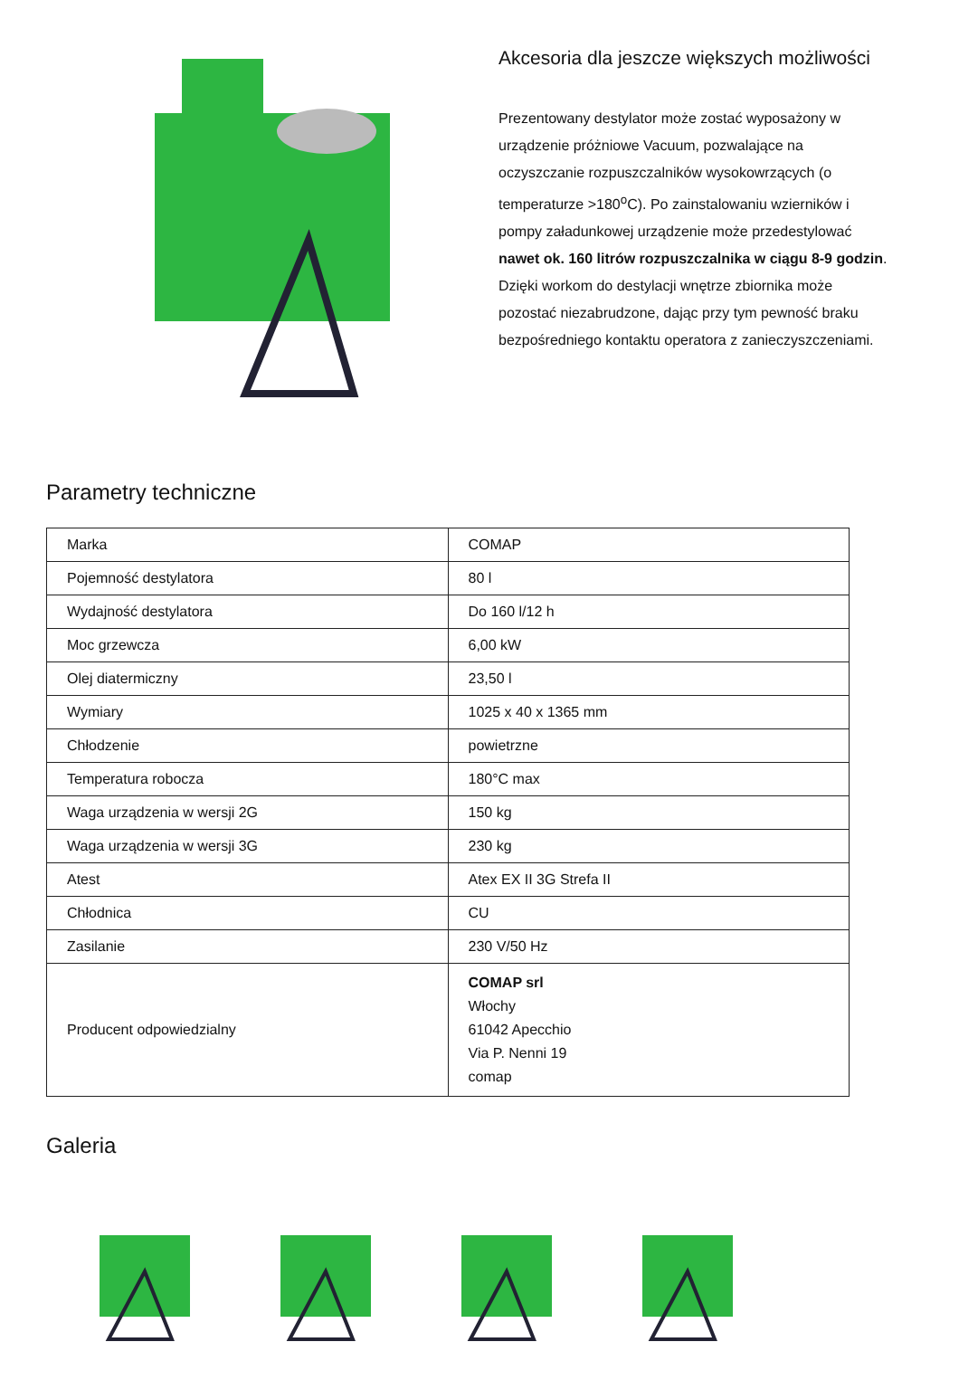Akcesoria dla jeszcze większych możliwości
Prezentowany destylator może zostać wyposażony w urządzenie próżniowe Vacuum, pozwalające na oczyszczanie rozpuszczalników wysokowrzących (o temperaturze >180<sup>o</sup>C). Po zainstalowaniu wzierników i pompy załadunkowej urządzenie może przedestylować nawet ok. 160 litrów rozpuszczalnika w ciągu 8-9 godzin. Dzięki workom do destylacji wnętrze zbiornika może pozostać niezabrudzone, dając przy tym pewność braku bezpośredniego kontaktu operatora z zanieczyszczeniami.
Parametry techniczne
| Marka | COMAP |
| Pojemność destylatora | 80 l |
| Wydajność destylatora | Do 160 l/12 h |
| Moc grzewcza | 6,00 kW |
| Olej diatermiczny | 23,50 l |
| Wymiary | 1025 x 40 x 1365 mm |
| Chłodzenie | powietrzne |
| Temperatura robocza | 180°C max |
| Waga urządzenia w wersji 2G | 150 kg |
| Waga urządzenia w wersji 3G | 230 kg |
| Atest | Atex EX II 3G Strefa II |
| Chłodnica | CU |
| Zasilanie | 230 V/50 Hz |
| Producent odpowiedzialny | COMAP srl Włochy 61042 Apecchio Via P. Nenni 19 comap |
Galeria